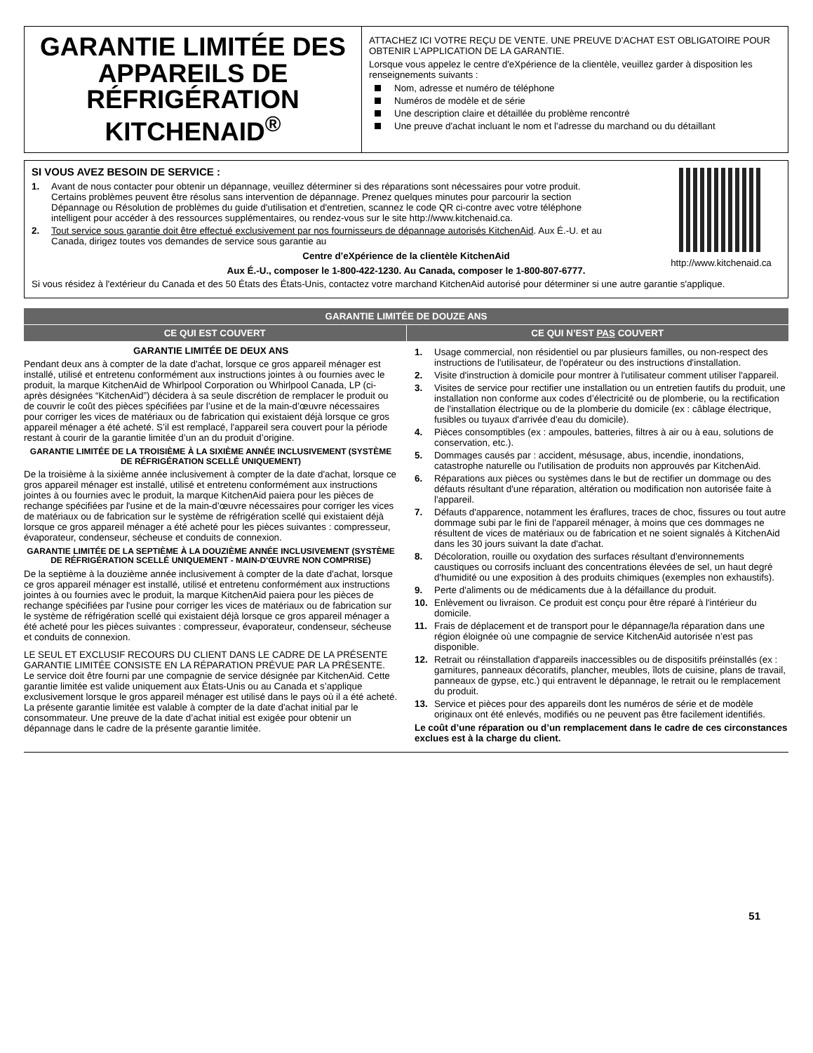GARANTIE LIMITÉE DES APPAREILS DE RÉFRIGÉRATION KITCHENAID<sup>®</sup>
ATTACHEZ ICI VOTRE REÇU DE VENTE. UNE PREUVE D’ACHAT EST OBLIGATOIRE POUR OBTENIR L'APPLICATION DE LA GARANTIE.
Lorsque vous appelez le centre d'eXpérience de la clientèle, veuillez garder à disposition les renseignements suivants :
Nom, adresse et numéro de téléphone
Numéros de modèle et de série
Une description claire et détaillée du problème rencontré
Une preuve d'achat incluant le nom et l'adresse du marchand ou du détaillant
http://www.kitchenaid.ca
SI VOUS AVEZ BESOIN DE SERVICE :
1. Avant de nous contacter pour obtenir un dépannage, veuillez déterminer si des réparations sont nécessaires pour votre produit. Certains problèmes peuvent être résolus sans intervention de dépannage. Prenez quelques minutes pour parcourir la section Dépannage ou Résolution de problèmes du guide d'utilisation et d'entretien, scannez le code QR ci-contre avec votre téléphone intelligent pour accéder à des ressources supplémentaires, ou rendez-vous sur le site http://www.kitchenaid.ca.
2. Tout service sous garantie doit être effectué exclusivement par nos fournisseurs de dépannage autorisés KitchenAid. Aux É.-U. et au Canada, dirigez toutes vos demandes de service sous garantie au
Centre d’eXpérience de la clientèle KitchenAid
Aux É.-U., composer le 1-800-422-1230. Au Canada, composer le 1-800-807-6777.
Si vous résidez à l'extérieur du Canada et des 50 États des États-Unis, contactez votre marchand KitchenAid autorisé pour déterminer si une autre garantie s'applique.
GARANTIE LIMITÉE DE DOUZE ANS
CE QUI EST COUVERT CE QUI N’EST PAS COUVERT
GARANTIE LIMITÉE DE DEUX ANS
Pendant deux ans à compter de la date d'achat, lorsque ce gros appareil ménager est installé, utilisé et entretenu conformément aux instructions jointes à ou fournies avec le produit, la marque KitchenAid de Whirlpool Corporation ou Whirlpool Canada, LP (ci-après désignées “KitchenAid”) décidera à sa seule discrétion de remplacer le produit ou de couvrir le coût des pièces spécifiées par l’usine et de la main-d’œuvre nécessaires pour corriger les vices de matériaux ou de fabrication qui existaient déjà lorsque ce gros appareil ménager a été acheté. S’il est remplacé, l'appareil sera couvert pour la période restant à courir de la garantie limitée d’un an du produit d’origine.
GARANTIE LIMITÉE DE LA TROISIÈME À LA SIXIÈME ANNÉE INCLUSIVEMENT (SYSTÈME DE RÉFRIGÉRATION SCELLÉ UNIQUEMENT)
De la troisième à la sixième année inclusivement à compter de la date d'achat, lorsque ce gros appareil ménager est installé, utilisé et entretenu conformément aux instructions jointes à ou fournies avec le produit, la marque KitchenAid paiera pour les pièces de rechange spécifiées par l'usine et de la main-d’œuvre nécessaires pour corriger les vices de matériaux ou de fabrication sur le système de réfrigération scellé qui existaient déjà lorsque ce gros appareil ménager a été acheté pour les pièces suivantes : compresseur, évaporateur, condenseur, sécheuse et conduits de connexion.
GARANTIE LIMITÉE DE LA SEPTIÈME À LA DOUZIÈME ANNÉE INCLUSIVEMENT (SYSTÈME DE RÉFRIGÉRATION SCELLÉ UNIQUEMENT - MAIN-D'ŒUVRE NON COMPRISE)
De la septième à la douzième année inclusivement à compter de la date d'achat, lorsque ce gros appareil ménager est installé, utilisé et entretenu conformément aux instructions jointes à ou fournies avec le produit, la marque KitchenAid paiera pour les pièces de rechange spécifiées par l'usine pour corriger les vices de matériaux ou de fabrication sur le système de réfrigération scellé qui existaient déjà lorsque ce gros appareil ménager a été acheté pour les pièces suivantes : compresseur, évaporateur, condenseur, sécheuse et conduits de connexion.
LE SEUL ET EXCLUSIF RECOURS DU CLIENT DANS LE CADRE DE LA PRÉSENTE GARANTIE LIMITÉE CONSISTE EN LA RÉPARATION PRÉVUE PAR LA PRÉSENTE. Le service doit être fourni par une compagnie de service désignée par KitchenAid. Cette garantie limitée est valide uniquement aux États-Unis ou au Canada et s’applique exclusivement lorsque le gros appareil ménager est utilisé dans le pays où il a été acheté. La présente garantie limitée est valable à compter de la date d'achat initial par le consommateur. Une preuve de la date d’achat initial est exigée pour obtenir un dépannage dans le cadre de la présente garantie limitée.
1. Usage commercial, non résidentiel ou par plusieurs familles, ou non-respect des instructions de l'utilisateur, de l'opérateur ou des instructions d'installation.
2. Visite d'instruction à domicile pour montrer à l'utilisateur comment utiliser l'appareil.
3. Visites de service pour rectifier une installation ou un entretien fautifs du produit, une installation non conforme aux codes d’électricité ou de plomberie, ou la rectification de l'installation électrique ou de la plomberie du domicile (ex : câblage électrique, fusibles ou tuyaux d'arrivée d'eau du domicile).
4. Pièces consomptibles (ex : ampoules, batteries, filtres à air ou à eau, solutions de conservation, etc.).
5. Dommages causés par : accident, mésusage, abus, incendie, inondations, catastrophe naturelle ou l'utilisation de produits non approuvés par KitchenAid.
6. Réparations aux pièces ou systèmes dans le but de rectifier un dommage ou des défauts résultant d'une réparation, altération ou modification non autorisée faite à l'appareil.
7. Défauts d'apparence, notamment les éraflures, traces de choc, fissures ou tout autre dommage subi par le fini de l'appareil ménager, à moins que ces dommages ne résultent de vices de matériaux ou de fabrication et ne soient signalés à KitchenAid dans les 30 jours suivant la date d'achat.
8. Décoloration, rouille ou oxydation des surfaces résultant d'environnements caustiques ou corrosifs incluant des concentrations élevées de sel, un haut degré d'humidité ou une exposition à des produits chimiques (exemples non exhaustifs).
9. Perte d'aliments ou de médicaments due à la défaillance du produit.
10. Enlèvement ou livraison. Ce produit est conçu pour être réparé à l'intérieur du domicile.
11. Frais de déplacement et de transport pour le dépannage/la réparation dans une région éloignée où une compagnie de service KitchenAid autorisée n’est pas disponible.
12. Retrait ou réinstallation d'appareils inaccessibles ou de dispositifs préinstallés (ex : garnitures, panneaux décoratifs, plancher, meubles, îlots de cuisine, plans de travail, panneaux de gypse, etc.) qui entravent le dépannage, le retrait ou le remplacement du produit.
13. Service et pièces pour des appareils dont les numéros de série et de modèle originaux ont été enlevés, modifiés ou ne peuvent pas être facilement identifiés.
Le coût d’une réparation ou d’un remplacement dans le cadre de ces circonstances exclues est à la charge du client.
51